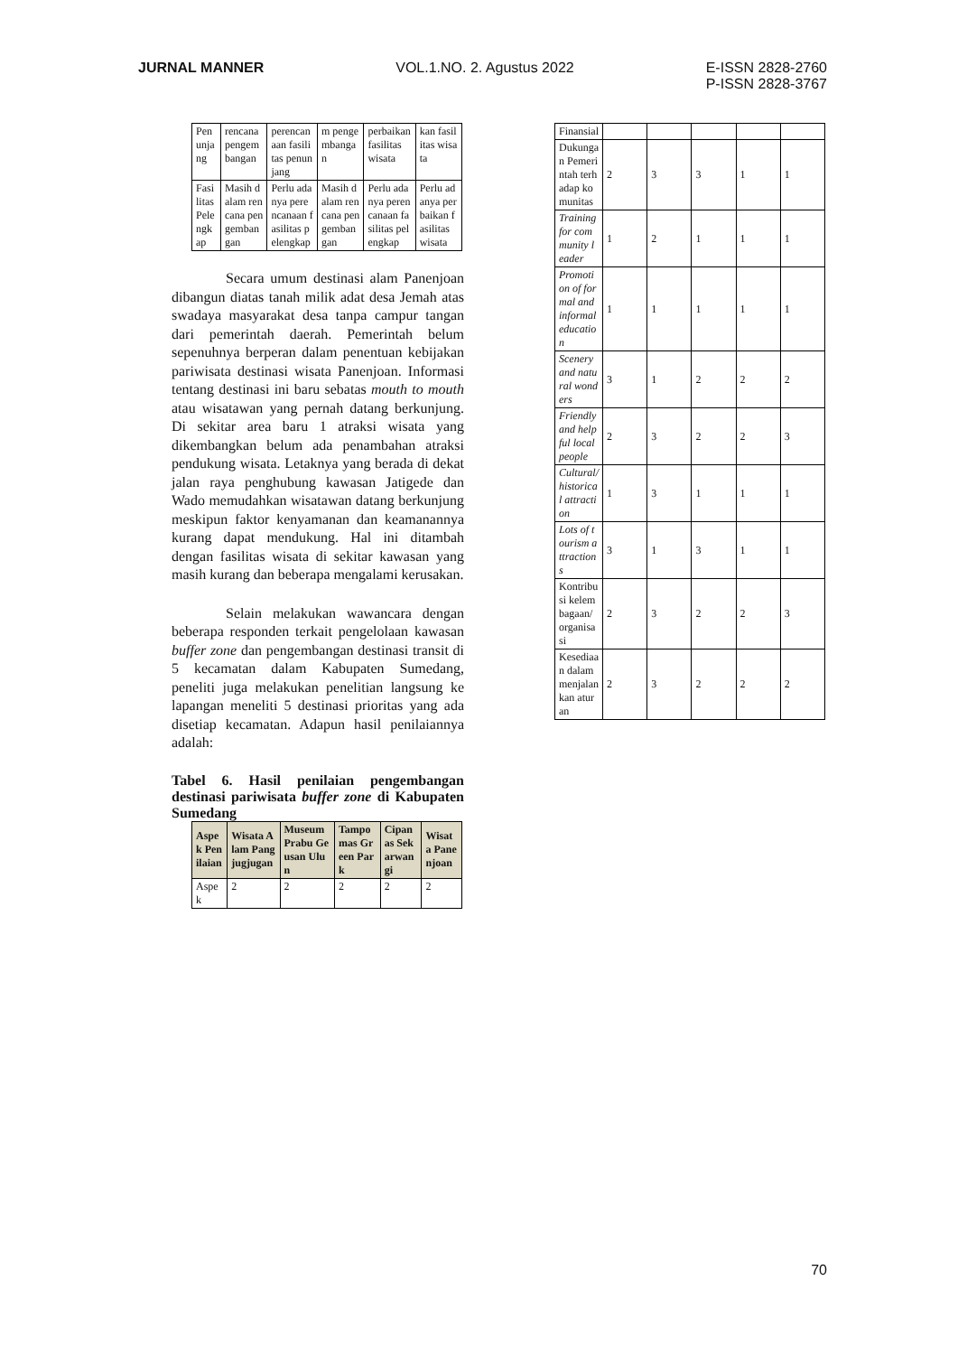JURNAL MANNER VOL.1.NO. 2. Agustus 2022 E-ISSN 2828-2760
P-ISSN 2828-3767
| Penunjang | rencana pengembangan | perencanaan fasilitas penunjang | m pengembangan | perbaikan fasilitas wisata | kan fasilitas wisata |
| Fasilitas Pelengkap | Masih dalam rencana pengembangan | Perlu adanya perencanaan fasilitas pelengkap | Masih dalam rencana pengembangan | Perlu adanya perencanaan fasilitas pelengkap | Perlu adanya perbaikan fasilitas wisata |
Secara umum destinasi alam Panenjoan dibangun diatas tanah milik adat desa Jemah atas swadaya masyarakat desa tanpa campur tangan dari pemerintah daerah. Pemerintah belum sepenuhnya berperan dalam penentuan kebijakan pariwisata destinasi wisata Panenjoan. Informasi tentang destinasi ini baru sebatas mouth to mouth atau wisatawan yang pernah datang berkunjung. Di sekitar area baru 1 atraksi wisata yang dikembangkan belum ada penambahan atraksi pendukung wisata. Letaknya yang berada di dekat jalan raya penghubung kawasan Jatigede dan Wado memudahkan wisatawan datang berkunjung meskipun faktor kenyamanan dan keamanannya kurang dapat mendukung. Hal ini ditambah dengan fasilitas wisata di sekitar kawasan yang masih kurang dan beberapa mengalami kerusakan.
Selain melakukan wawancara dengan beberapa responden terkait pengelolaan kawasan buffer zone dan pengembangan destinasi transit di 5 kecamatan dalam Kabupaten Sumedang, peneliti juga melakukan penelitian langsung ke lapangan meneliti 5 destinasi prioritas yang ada disetiap kecamatan. Adapun hasil penilaiannya adalah:
Tabel 6. Hasil penilaian pengembangan destinasi pariwisata buffer zone di Kabupaten Sumedang
| Aspek Penilaian | Wisata Alam Pangjugjugan | Museum Prabu Geusan Ulun | Tampomas Green Park | Cipanas Sekarwangi | Wisata Panenjoan |
| --- | --- | --- | --- | --- | --- |
| Aspek | 2 | 2 | 2 | 2 | 2 |
| Finansial | | | | | |
| Dukungan Pemerintah terhadap komunitas | 2 | 3 | 3 | 1 | 1 |
| Training for community leader | 1 | 2 | 1 | 1 | 1 |
| Promotion of formal and informal education | 1 | 1 | 1 | 1 | 1 |
| Scenery and natural wonders | 3 | 1 | 2 | 2 | 2 |
| Friendly and helpful local people | 2 | 3 | 2 | 2 | 3 |
| Cultural/ historical attraction | 1 | 3 | 1 | 1 | 1 |
| Lots of tourism attractions | 3 | 1 | 3 | 1 | 1 |
| Kontribusi kelembagaan/ organisasi | 2 | 3 | 2 | 2 | 3 |
| Kesediaan dalam menjalankan aturan | 2 | 3 | 2 | 2 | 2 |
70